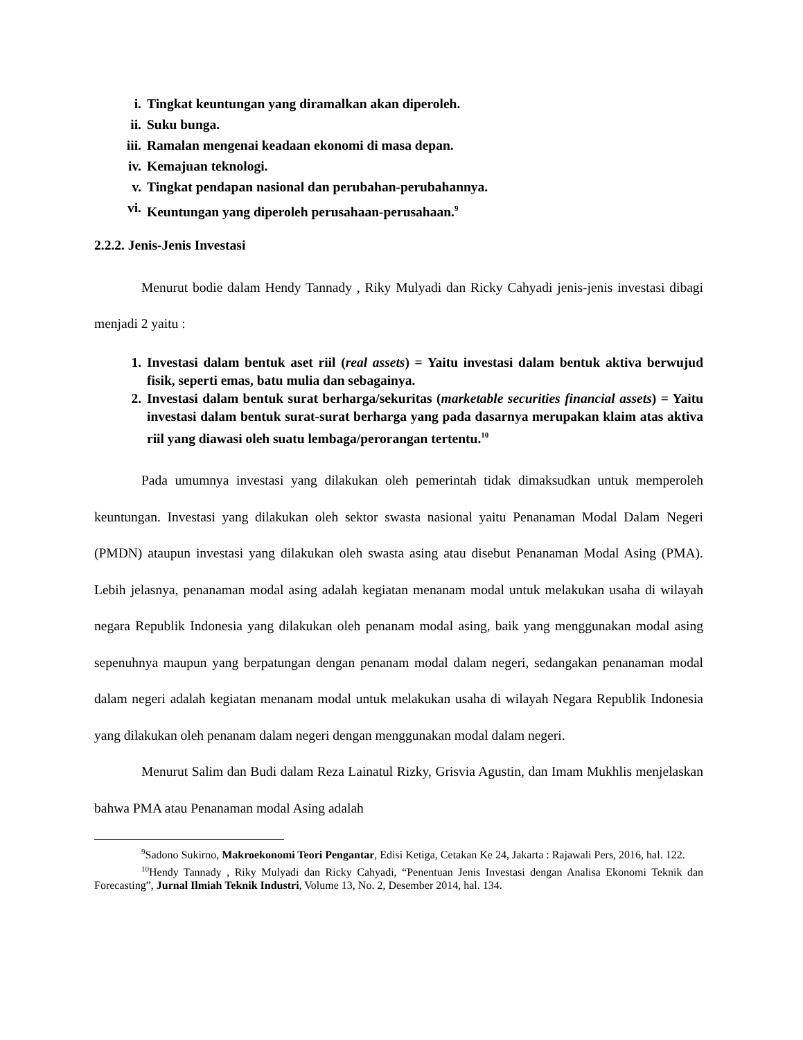i. Tingkat keuntungan yang diramalkan akan diperoleh.
ii. Suku bunga.
iii. Ramalan mengenai keadaan ekonomi di masa depan.
iv. Kemajuan teknologi.
v. Tingkat pendapan nasional dan perubahan-perubahannya.
vi. Keuntungan yang diperoleh perusahaan-perusahaan.<sup>9</sup>
2.2.2. Jenis-Jenis Investasi
Menurut bodie dalam Hendy Tannady , Riky Mulyadi dan Ricky Cahyadi jenis-jenis investasi dibagi menjadi 2 yaitu :
1. Investasi dalam bentuk aset riil (real assets) = Yaitu investasi dalam bentuk aktiva berwujud fisik, seperti emas, batu mulia dan sebagainya.
2. Investasi dalam bentuk surat berharga/sekuritas (marketable securities financial assets) = Yaitu investasi dalam bentuk surat-surat berharga yang pada dasarnya merupakan klaim atas aktiva riil yang diawasi oleh suatu lembaga/perorangan tertentu.<sup>10</sup>
Pada umumnya investasi yang dilakukan oleh pemerintah tidak dimaksudkan untuk memperoleh keuntungan. Investasi yang dilakukan oleh sektor swasta nasional yaitu Penanaman Modal Dalam Negeri (PMDN) ataupun investasi yang dilakukan oleh swasta asing atau disebut Penanaman Modal Asing (PMA). Lebih jelasnya, penanaman modal asing adalah kegiatan menanam modal untuk melakukan usaha di wilayah negara Republik Indonesia yang dilakukan oleh penanam modal asing, baik yang menggunakan modal asing sepenuhnya maupun yang berpatungan dengan penanam modal dalam negeri, sedangakan penanaman modal dalam negeri adalah kegiatan menanam modal untuk melakukan usaha di wilayah Negara Republik Indonesia yang dilakukan oleh penanam dalam negeri dengan menggunakan modal dalam negeri.
Menurut Salim dan Budi dalam Reza Lainatul Rizky, Grisvia Agustin, dan Imam Mukhlis menjelaskan bahwa PMA atau Penanaman modal Asing adalah
<sup>9</sup> Sadono Sukirno, Makroekonomi Teori Pengantar, Edisi Ketiga, Cetakan Ke 24, Jakarta : Rajawali Pers, 2016, hal. 122.
<sup>10</sup> Hendy Tannady , Riky Mulyadi dan Ricky Cahyadi, “Penentuan Jenis Investasi dengan Analisa Ekonomi Teknik dan Forecasting”, Jurnal Ilmiah Teknik Industri, Volume 13, No. 2, Desember 2014, hal. 134.